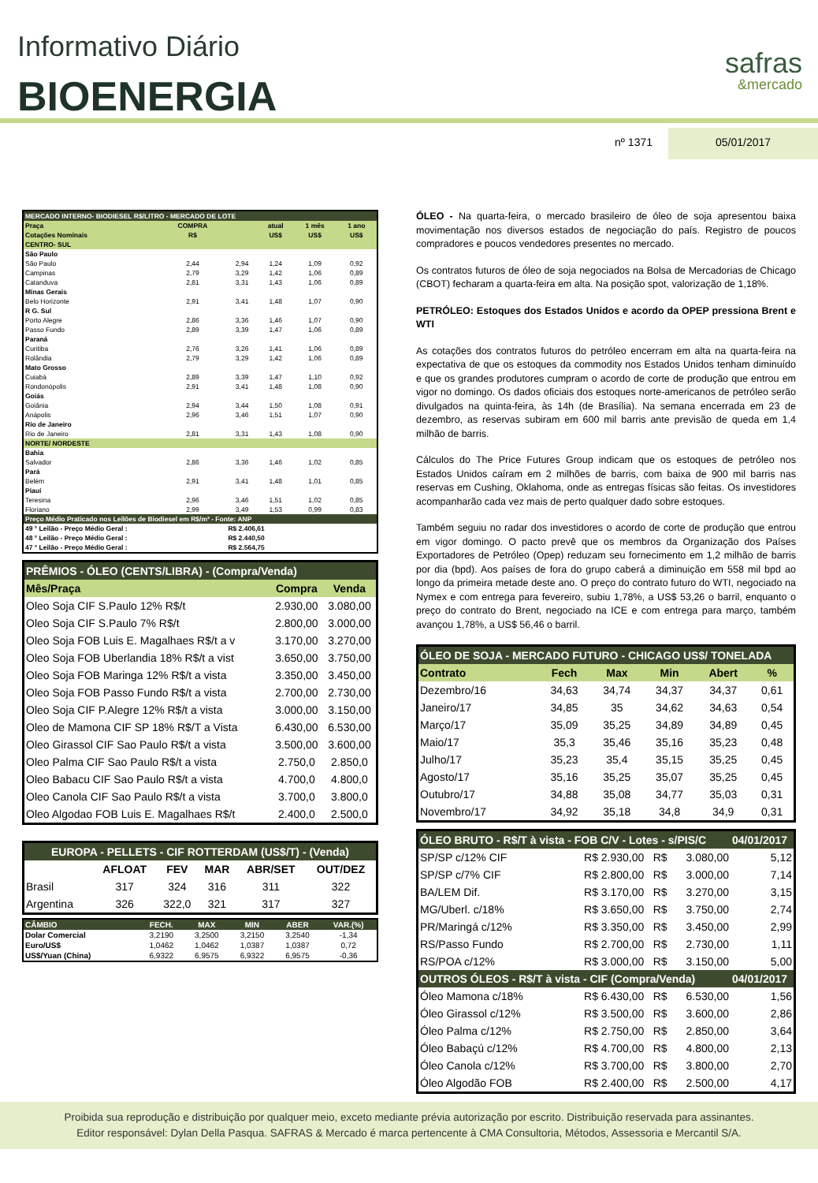Informativo Diário
BIOENERGIA
safras
&mercado
nº 1371 05/01/2017
| MERCADO INTERNO- BIODIESEL R$/LITRO - MERCADO DE LOTE | | | | | |
| Praça | COMPRA | | atual | 1 mês | 1 ano |
| Cotações Nominais | R$ | | US$ | US$ | US$ |
| CENTRO- SUL | | | | | |
| São Paulo | | | | | |
| São Paulo | 2,44 | 2,94 | 1,24 | 1,09 | 0,92 |
| Campinas | 2,79 | 3,29 | 1,42 | 1,06 | 0,89 |
| Catanduva | 2,81 | 3,31 | 1,43 | 1,06 | 0,89 |
| Minas Gerais | | | | | |
| Belo Horizonte | 2,91 | 3,41 | 1,48 | 1,07 | 0,90 |
| R G. Sul | | | | | |
| Porto Alegre | 2,86 | 3,36 | 1,46 | 1,07 | 0,90 |
| Passo Fundo | 2,89 | 3,39 | 1,47 | 1,06 | 0,89 |
| Paraná | | | | | |
| Curitiba | 2,76 | 3,26 | 1,41 | 1,06 | 0,89 |
| Rolândia | 2,79 | 3,29 | 1,42 | 1,06 | 0,89 |
| Mato Grosso | | | | | |
| Cuiabá | 2,89 | 3,39 | 1,47 | 1,10 | 0,92 |
| Rondonópolis | 2,91 | 3,41 | 1,48 | 1,08 | 0,90 |
| Goiás | | | | | |
| Goiânia | 2,94 | 3,44 | 1,50 | 1,08 | 0,91 |
| Anápolis | 2,96 | 3,46 | 1,51 | 1,07 | 0,90 |
| Rio de Janeiro | | | | | |
| Rio de Janeiro | 2,81 | 3,31 | 1,43 | 1,08 | 0,90 |
| NORTE/ NORDESTE | | | | | |
| Bahia | | | | | |
| Salvador | 2,86 | 3,36 | 1,46 | 1,02 | 0,85 |
| Pará | | | | | |
| Belém | 2,91 | 3,41 | 1,48 | 1,01 | 0,85 |
| Piauí | | | | | |
| Teresina | 2,96 | 3,46 | 1,51 | 1,02 | 0,85 |
| Floriano | 2,99 | 3,49 | 1,53 | 0,99 | 0,83 |
| Preço Médio Praticado nos Leilões de Biodiesel em R$/m³ - Fonte: ANP | | | | | |
| 49 ° Leilão - Preço Médio Geral : | | R$ 2.406,61 | | | |
| 48 ° Leilão - Preço Médio Geral : | | R$ 2.440,50 | | | |
| 47 ° Leilão - Preço Médio Geral : | | R$ 2.564,75 | | | |
| PRÊMIOS - ÓLEO (CENTS/LIBRA) - (Compra/Venda) | | |
| Mês/Praça | Compra | Venda |
| Oleo Soja CIF S.Paulo 12% R$/t | 2.930,00 | 3.080,00 |
| Oleo Soja CIF S.Paulo 7% R$/t | 2.800,00 | 3.000,00 |
| Oleo Soja FOB Luis E. Magalhaes R$/t a v | 3.170,00 | 3.270,00 |
| Oleo Soja FOB Uberlandia 18% R$/t a vist | 3.650,00 | 3.750,00 |
| Oleo Soja FOB Maringa 12% R$/t a vista | 3.350,00 | 3.450,00 |
| Oleo Soja FOB Passo Fundo R$/t a vista | 2.700,00 | 2.730,00 |
| Oleo Soja CIF P.Alegre 12% R$/t a vista | 3.000,00 | 3.150,00 |
| Oleo de Mamona CIF SP 18% R$/T a Vista | 6.430,00 | 6.530,00 |
| Oleo Girassol CIF Sao Paulo R$/t a vista | 3.500,00 | 3.600,00 |
| Oleo Palma CIF Sao Paulo R$/t a vista | 2.750,0 | 2.850,0 |
| Oleo Babacu CIF Sao Paulo R$/t a vista | 4.700,0 | 4.800,0 |
| Oleo Canola CIF Sao Paulo R$/t a vista | 3.700,0 | 3.800,0 |
| Oleo Algodao FOB Luis E. Magalhaes R$/t | 2.400,0 | 2.500,0 |
| EUROPA - PELLETS - CIF ROTTERDAM (US$/T) - (Venda) | | | | | |
| | AFLOAT | FEV | MAR | ABR/SET | OUT/DEZ |
| Brasil | 317 | 324 | 316 | 311 | 322 |
| Argentina | 326 | 322,0 | 321 | 317 | 327 |
| CÂMBIO | FECH. | MAX | MIN | ABER | VAR.(%) |
| Dolar Comercial | 3,2190 | 3,2500 | 3,2150 | 3,2540 | -1,34 |
| Euro/US$ | 1,0462 | 1,0462 | 1,0387 | 1,0387 | 0,72 |
| US$/Yuan (China) | 6,9322 | 6,9575 | 6,9322 | 6,9575 | -0,36 |
ÓLEO - Na quarta-feira, o mercado brasileiro de óleo de soja apresentou baixa movimentação nos diversos estados de negociação do país. Registro de poucos compradores e poucos vendedores presentes no mercado.
Os contratos futuros de óleo de soja negociados na Bolsa de Mercadorias de Chicago (CBOT) fecharam a quarta-feira em alta. Na posição spot, valorização de 1,18%.
PETRÓLEO: Estoques dos Estados Unidos e acordo da OPEP pressiona Brent e WTI
As cotações dos contratos futuros do petróleo encerram em alta na quarta-feira na expectativa de que os estoques da commodity nos Estados Unidos tenham diminuído e que os grandes produtores cumpram o acordo de corte de produção que entrou em vigor no domingo. Os dados oficiais dos estoques norte-americanos de petróleo serão divulgados na quinta-feira, às 14h (de Brasília). Na semana encerrada em 23 de dezembro, as reservas subiram em 600 mil barris ante previsão de queda em 1,4 milhão de barris.
Cálculos do The Price Futures Group indicam que os estoques de petróleo nos Estados Unidos caíram em 2 milhões de barris, com baixa de 900 mil barris nas reservas em Cushing, Oklahoma, onde as entregas físicas são feitas. Os investidores acompanharão cada vez mais de perto qualquer dado sobre estoques.
Também seguiu no radar dos investidores o acordo de corte de produção que entrou em vigor domingo. O pacto prevê que os membros da Organização dos Países Exportadores de Petróleo (Opep) reduzam seu fornecimento em 1,2 milhão de barris por dia (bpd). Aos países de fora do grupo caberá a diminuição em 558 mil bpd ao longo da primeira metade deste ano. O preço do contrato futuro do WTI, negociado na Nymex e com entrega para fevereiro, subiu 1,78%, a US$ 53,26 o barril, enquanto o preço do contrato do Brent, negociado na ICE e com entrega para março, também avançou 1,78%, a US$ 56,46 o barril.
| ÓLEO DE SOJA - MERCADO FUTURO - CHICAGO US$/ TONELADA | | | | | |
| Contrato | Fech | Max | Min | Abert | % |
| Dezembro/16 | 34,63 | 34,74 | 34,37 | 34,37 | 0,61 |
| Janeiro/17 | 34,85 | 35 | 34,62 | 34,63 | 0,54 |
| Março/17 | 35,09 | 35,25 | 34,89 | 34,89 | 0,45 |
| Maio/17 | 35,3 | 35,46 | 35,16 | 35,23 | 0,48 |
| Julho/17 | 35,23 | 35,4 | 35,15 | 35,25 | 0,45 |
| Agosto/17 | 35,16 | 35,25 | 35,07 | 35,25 | 0,45 |
| Outubro/17 | 34,88 | 35,08 | 34,77 | 35,03 | 0,31 |
| Novembro/17 | 34,92 | 35,18 | 34,8 | 34,9 | 0,31 |
| ÓLEO BRUTO - R$/T à vista - FOB C/V - Lotes - s/PIS/C | | | | 04/01/2017 |
| SP/SP c/12% CIF | R$ 2.930,00 | R$ | 3.080,00 | 5,12 |
| SP/SP c/7% CIF | R$ 2.800,00 | R$ | 3.000,00 | 7,14 |
| BA/LEM Dif. | R$ 3.170,00 | R$ | 3.270,00 | 3,15 |
| MG/Uberl. c/18% | R$ 3.650,00 | R$ | 3.750,00 | 2,74 |
| PR/Maringá c/12% | R$ 3.350,00 | R$ | 3.450,00 | 2,99 |
| RS/Passo Fundo | R$ 2.700,00 | R$ | 2.730,00 | 1,11 |
| RS/POA c/12% | R$ 3.000,00 | R$ | 3.150,00 | 5,00 |
| OUTROS ÓLEOS - R$/T à vista - CIF (Compra/Venda) | | | | 04/01/2017 |
| Óleo Mamona c/18% | R$ 6.430,00 | R$ | 6.530,00 | 1,56 |
| Óleo Girassol c/12% | R$ 3.500,00 | R$ | 3.600,00 | 2,86 |
| Óleo Palma c/12% | R$ 2.750,00 | R$ | 2.850,00 | 3,64 |
| Óleo Babaçú c/12% | R$ 4.700,00 | R$ | 4.800,00 | 2,13 |
| Óleo Canola c/12% | R$ 3.700,00 | R$ | 3.800,00 | 2,70 |
| Óleo Algodão FOB | R$ 2.400,00 | R$ | 2.500,00 | 4,17 |
Proibida sua reprodução e distribuição por qualquer meio, exceto mediante prévia autorização por escrito. Distribuição reservada para assinantes.
Editor responsável: Dylan Della Pasqua. SAFRAS & Mercado é marca pertencente à CMA Consultoria, Métodos, Assessoria e Mercantil S/A.